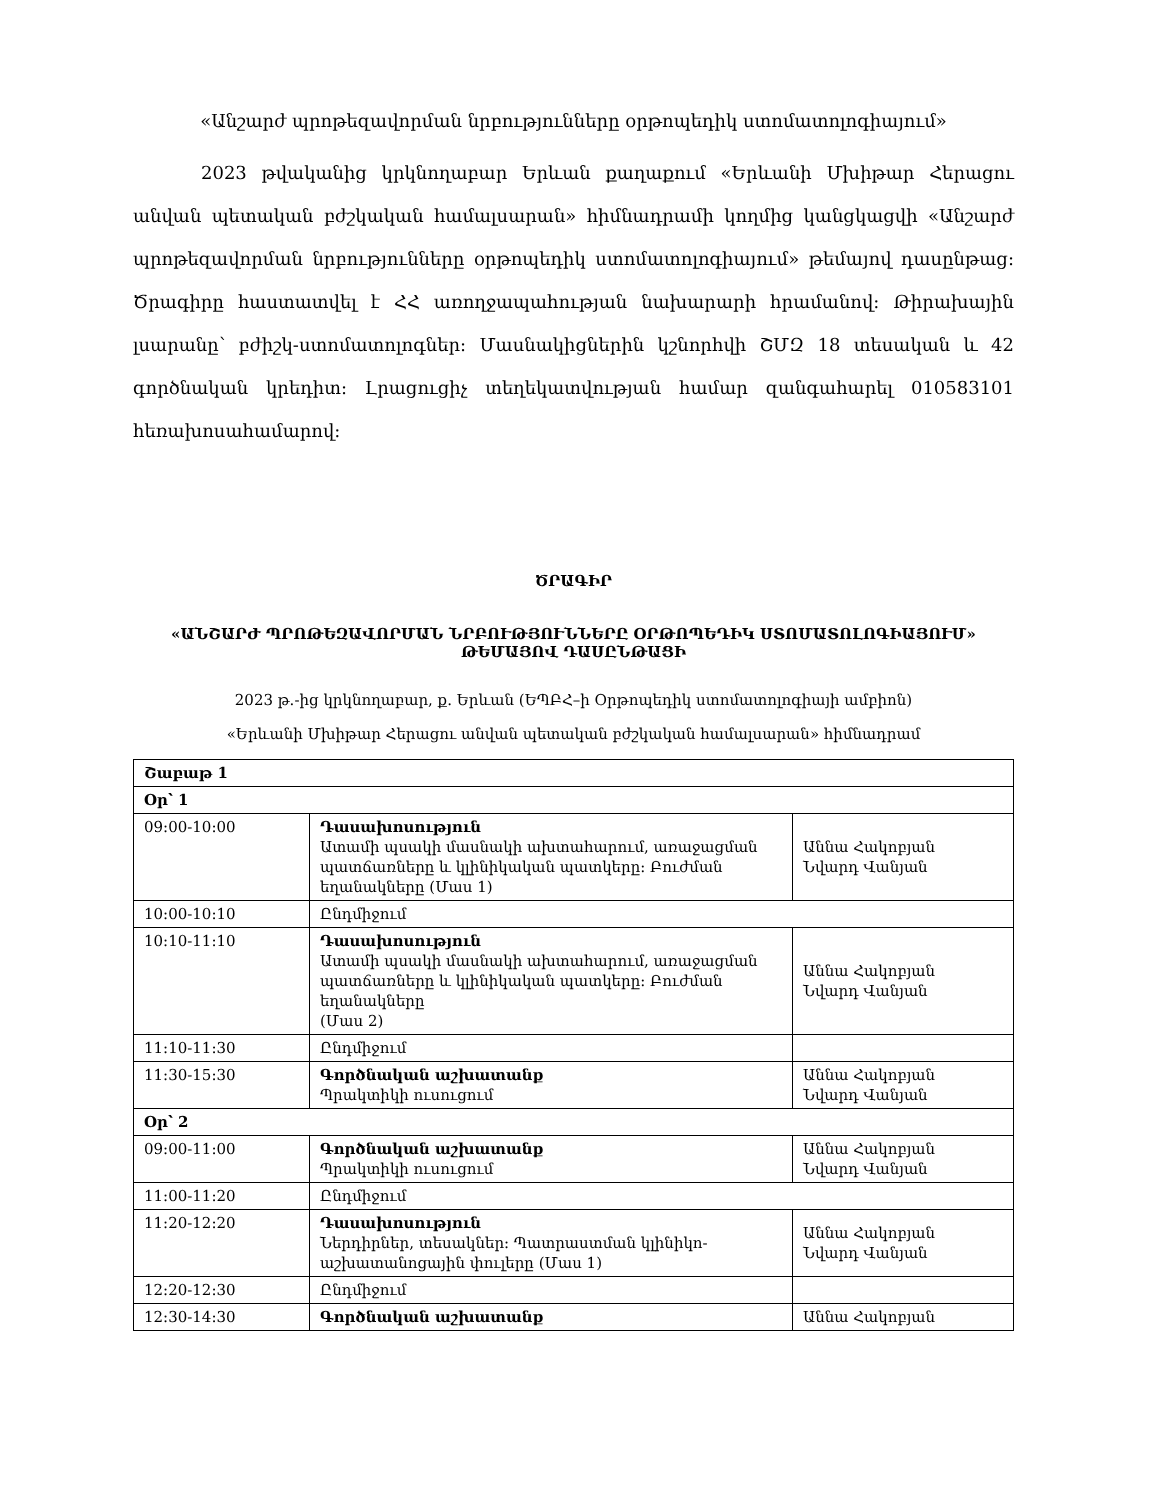«Անշարժ պրոթեզավորման նրբությունները օրթոպեդիկ ստոմատոլոգիայում»
2023 թվականից կրկնողաբար Երևան քաղաքում «Երևանի Մխիթար Հերացու անվան պետական բժշկական համալսարան» հիմնադրամի կողմից կանցկացվի «Անշարժ պրոթեզավորման նրբությունները օրթոպեդիկ ստոմատոլոգիայում» թեմայով դասընթաց: Ծրագիրը հաստատվել է ՀՀ առողջապահության նախարարի հրամանով: Թիրախային լսարանը՝ բժիշկ-ստոմատոլոգներ: Մասնակիցներին կշնորհվի ՇՄԶ 18 տեսական և 42 գործնական կրեդիտ: Լրացուցիչ տեղեկատվության համար զանգահարել 010583101 հեռախոսահամարով:
ԾՐԱԳԻՐ
«ԱՆՇԱՐԺ ՊՐՈԹԵԶԱՎՈՐՄԱՆ ՆՐԲՈՒԹՅՈՒՆՆԵՐԸ ՕՐԹՈՊԵԴԻԿ ՍՏՈՄԱՏՈԼՈԳԻԱՅՈՒՄ» ԹԵՄԱՅՈՎ ԴԱՍԸՆԹԱՑԻ
2023 թ.-ից կրկնողաբար, ք. Երևան (ԵՊԲՀ–ի Օրթոպեդիկ ստոմատոլոգիայի ամբիոն)
«Երևանի Մխիթար Հերացու անվան պետական բժշկական համալսարան» հիմնադրամ
| Շաբաթ 1 | | |
| Օր՝ 1 | | |
| 09:00-10:00 | Դասախոսություն Ատամի պսակի մասնակի ախտահարում, առաջացման պատճառները և կլինիկական պատկերը: Բուժման եղանակները (Մաս 1) | Աննա Հակոբյան Նվարդ Վանյան |
| 10:00-10:10 | Ընդմիջում | |
| 10:10-11:10 | Դասախոսություն Ատամի պսակի մասնակի ախտահարում, առաջացման պատճառները և կլինիկական պատկերը: Բուժման եղանակները (Մաս 2) | Աննա Հակոբյան Նվարդ Վանյան |
| 11:10-11:30 | Ընդմիջում | |
| 11:30-15:30 | Գործնական աշխատանք Պրակտիկի ուսուցում | Աննա Հակոբյան Նվարդ Վանյան |
| Օր՝ 2 | | |
| 09:00-11:00 | Գործնական աշխատանք Պրակտիկի ուսուցում | Աննա Հակոբյան Նվարդ Վանյան |
| 11:00-11:20 | Ընդմիջում | |
| 11:20-12:20 | Դասախոսություն Ներդիրներ, տեսակներ: Պատրաստման կլինիկո-աշխատանոցային փուլերը (Մաս 1) | Աննա Հակոբյան Նվարդ Վանյան |
| 12:20-12:30 | Ընդմիջում | |
| 12:30-14:30 | Գործնական աշխատանք | Աննա Հակոբյան |